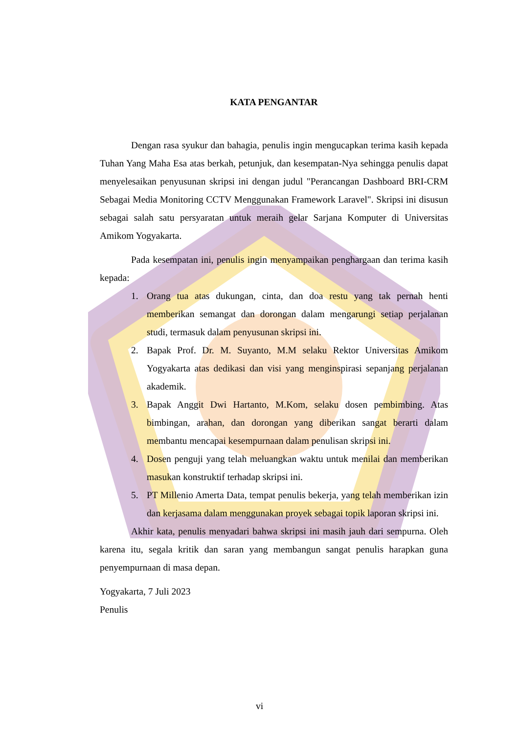KATA PENGANTAR
Dengan rasa syukur dan bahagia, penulis ingin mengucapkan terima kasih kepada Tuhan Yang Maha Esa atas berkah, petunjuk, dan kesempatan-Nya sehingga penulis dapat menyelesaikan penyusunan skripsi ini dengan judul "Perancangan Dashboard BRI-CRM Sebagai Media Monitoring CCTV Menggunakan Framework Laravel". Skripsi ini disusun sebagai salah satu persyaratan untuk meraih gelar Sarjana Komputer di Universitas Amikom Yogyakarta.
Pada kesempatan ini, penulis ingin menyampaikan penghargaan dan terima kasih kepada:
1. Orang tua atas dukungan, cinta, dan doa restu yang tak pernah henti memberikan semangat dan dorongan dalam mengarungi setiap perjalanan studi, termasuk dalam penyusunan skripsi ini.
2. Bapak Prof. Dr. M. Suyanto, M.M selaku Rektor Universitas Amikom Yogyakarta atas dedikasi dan visi yang menginspirasi sepanjang perjalanan akademik.
3. Bapak Anggit Dwi Hartanto, M.Kom, selaku dosen pembimbing. Atas bimbingan, arahan, dan dorongan yang diberikan sangat berarti dalam membantu mencapai kesempurnaan dalam penulisan skripsi ini.
4. Dosen penguji yang telah meluangkan waktu untuk menilai dan memberikan masukan konstruktif terhadap skripsi ini.
5. PT Millenio Amerta Data, tempat penulis bekerja, yang telah memberikan izin dan kerjasama dalam menggunakan proyek sebagai topik laporan skripsi ini.
Akhir kata, penulis menyadari bahwa skripsi ini masih jauh dari sempurna. Oleh karena itu, segala kritik dan saran yang membangun sangat penulis harapkan guna penyempurnaan di masa depan.
Yogyakarta, 7 Juli 2023
Penulis
vi